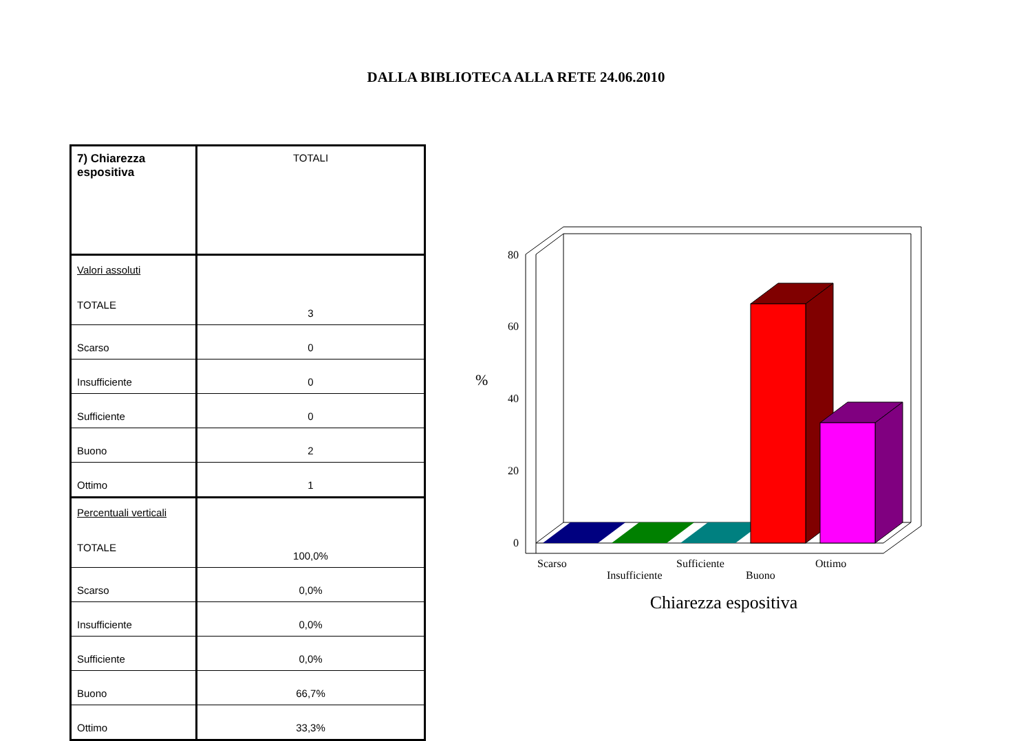DALLA BIBLIOTECA ALLA RETE 24.06.2010
| 7) Chiarezza espositiva | TOTALI |
| Valori assoluti TOTALE | 3 |
| Scarso | 0 |
| Insufficiente | 0 |
| Sufficiente | 0 |
| Buono | 2 |
| Ottimo | 1 |
| Percentuali verticali TOTALE | 100,0% |
| Scarso | 0,0% |
| Insufficiente | 0,0% |
| Sufficiente | 0,0% |
| Buono | 66,7% |
| Ottimo | 33,3% |
80
60
40
20
0
%
Scarso
Insufficiente
Sufficiente
Buono
Ottimo
Chiarezza espositiva